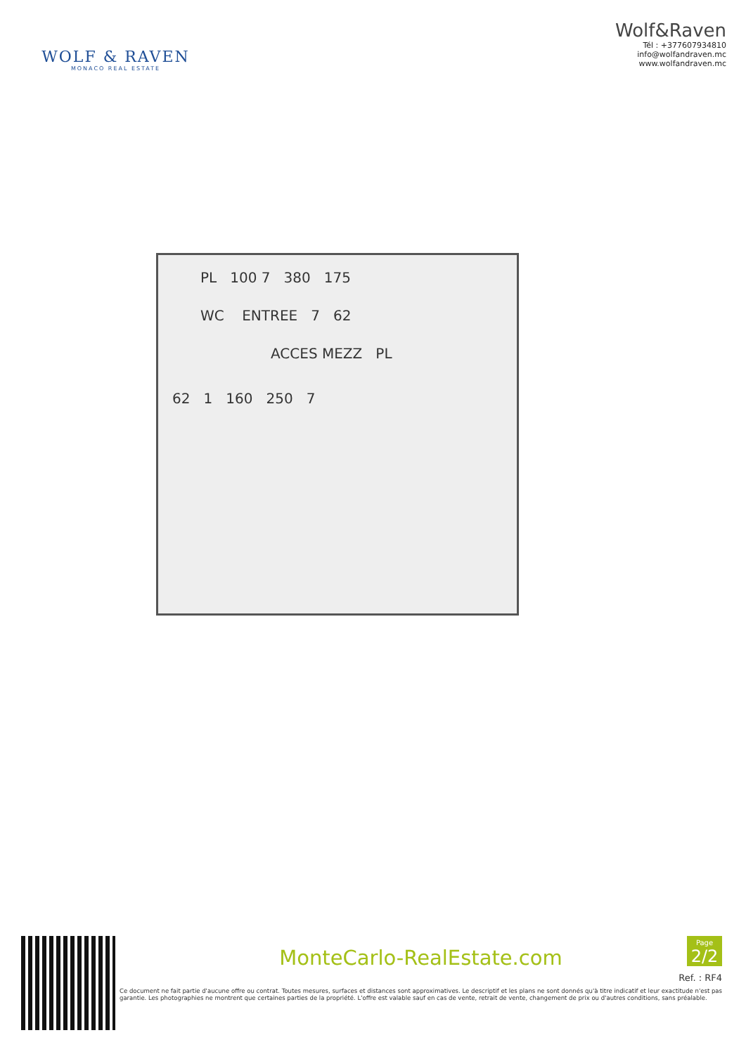WOLF & RAVEN
MONACO REAL ESTATE
Wolf&Raven
Tél : +377607934810
info@wolfandraven.mc
www.wolfandraven.mc
PL 100 7 380 175
WC ENTREE 7 62
ACCES MEZZ PL
62 1 160 250 7
MonteCarlo-RealEstate.com
Ref. : RF4
Ce document ne fait partie d'aucune offre ou contrat. Toutes mesures, surfaces et distances sont approximatives. Le descriptif et les plans ne sont donnés qu'à titre indicatif et leur exactitude n'est pas garantie. Les photographies ne montrent que certaines parties de la propriété. L'offre est valable sauf en cas de vente, retrait de vente, changement de prix ou d'autres conditions, sans préalable.
Page
2/2